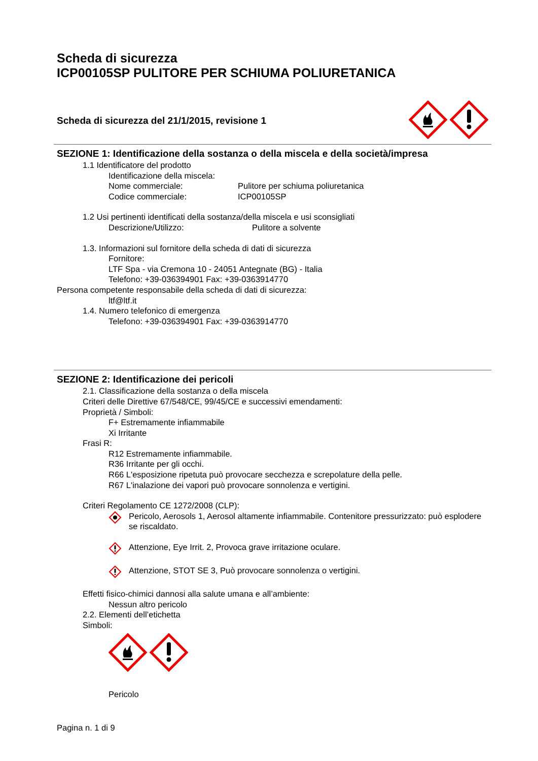Scheda di sicurezza
ICP00105SP PULITORE PER SCHIUMA POLIURETANICA
Scheda di sicurezza del 21/1/2015, revisione 1
SEZIONE 1: Identificazione della sostanza o della miscela e della società/impresa
1.1 Identificatore del prodotto
Identificazione della miscela:
Nome commerciale: Pulitore per schiuma poliuretanica
Codice commerciale: ICP00105SP
1.2 Usi pertinenti identificati della sostanza/della miscela e usi sconsigliati
Descrizione/Utilizzo: Pulitore a solvente
1.3. Informazioni sul fornitore della scheda di dati di sicurezza
Fornitore:
LTF Spa - via Cremona 10 - 24051 Antegnate (BG) - Italia
Telefono: +39-036394901 Fax: +39-0363914770
Persona competente responsabile della scheda di dati di sicurezza:
ltf@ltf.it
1.4. Numero telefonico di emergenza
Telefono: +39-036394901 Fax: +39-0363914770
SEZIONE 2: Identificazione dei pericoli
2.1. Classificazione della sostanza o della miscela
Criteri delle Direttive 67/548/CE, 99/45/CE e successivi emendamenti:
Proprietà / Simboli:
F+ Estremamente infiammabile
Xi Irritante
Frasi R:
R12 Estremamente infiammabile.
R36 Irritante per gli occhi.
R66 L'esposizione ripetuta può provocare secchezza e screpolature della pelle.
R67 L'inalazione dei vapori può provocare sonnolenza e vertigini.
Criteri Regolamento CE 1272/2008 (CLP):
Pericolo, Aerosols 1, Aerosol altamente infiammabile. Contenitore pressurizzato: può esplodere se riscaldato.
Attenzione, Eye Irrit. 2, Provoca grave irritazione oculare.
Attenzione, STOT SE 3, Può provocare sonnolenza o vertigini.
Effetti fisico-chimici dannosi alla salute umana e all’ambiente:
Nessun altro pericolo
2.2. Elementi dell’etichetta
Simboli:
Pericolo
Pagina n. 1 di 9